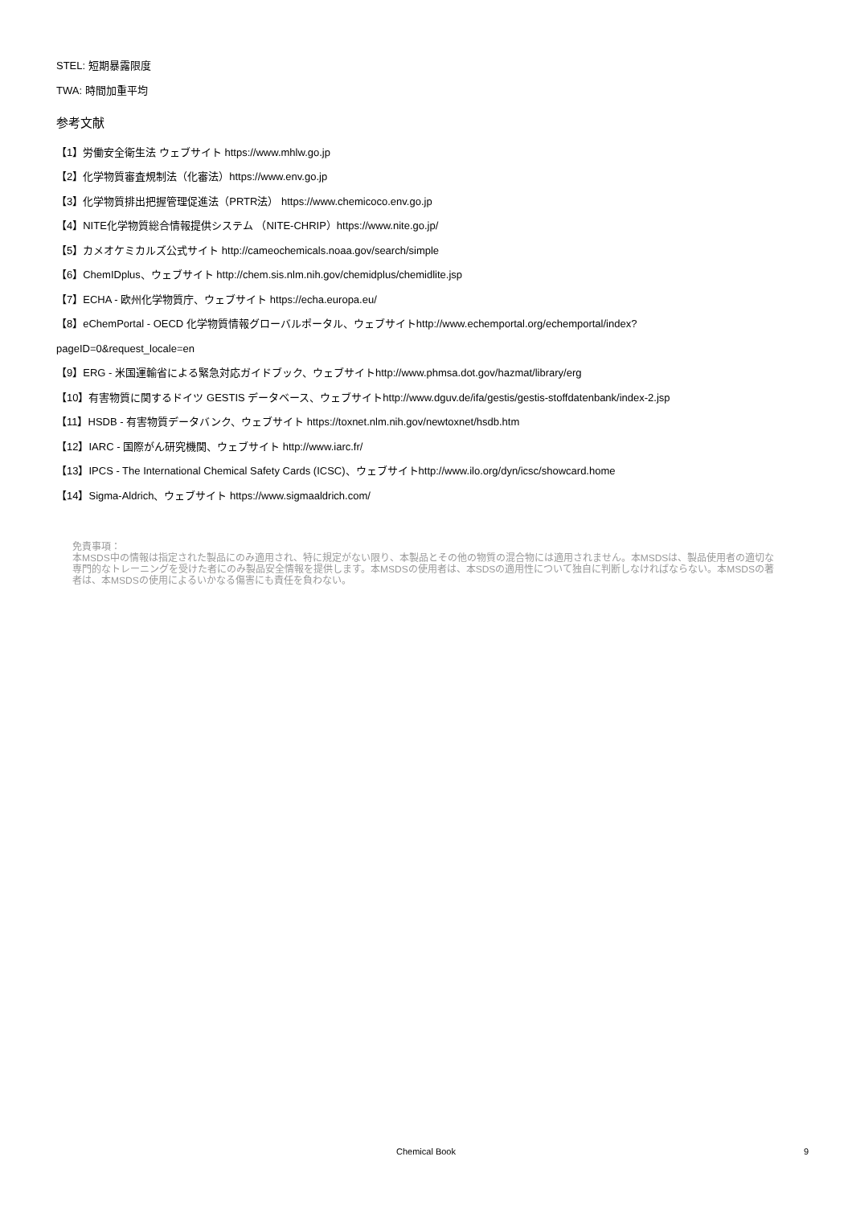STEL: 短期暴露限度
TWA: 時間加重平均
参考文献
【1】労働安全衛生法 ウェブサイト https://www.mhlw.go.jp
【2】化学物質審査規制法（化審法）https://www.env.go.jp
【3】化学物質排出把握管理促進法（PRTR法） https://www.chemicoco.env.go.jp
【4】NITE化学物質総合情報提供システム （NITE-CHRIP）https://www.nite.go.jp/
【5】カメオケミカルズ公式サイト http://cameochemicals.noaa.gov/search/simple
【6】ChemIDplus、ウェブサイト http://chem.sis.nlm.nih.gov/chemidplus/chemidlite.jsp
【7】ECHA - 欧州化学物質庁、ウェブサイト https://echa.europa.eu/
【8】eChemPortal - OECD 化学物質情報グローバルポータル、ウェブサイトhttp://www.echemportal.org/echemportal/index?
pageID=0&request_locale=en
【9】ERG - 米国運輸省による緊急対応ガイドブック、ウェブサイトhttp://www.phmsa.dot.gov/hazmat/library/erg
【10】有害物質に関するドイツ GESTIS データベース、ウェブサイトhttp://www.dguv.de/ifa/gestis/gestis-stoffdatenbank/index-2.jsp
【11】HSDB - 有害物質データバンク、ウェブサイト https://toxnet.nlm.nih.gov/newtoxnet/hsdb.htm
【12】IARC - 国際がん研究機関、ウェブサイト http://www.iarc.fr/
【13】IPCS - The International Chemical Safety Cards (ICSC)、ウェブサイトhttp://www.ilo.org/dyn/icsc/showcard.home
【14】Sigma-Aldrich、ウェブサイト https://www.sigmaaldrich.com/
免責事項：
本MSDS中の情報は指定された製品にのみ適用され、特に規定がない限り、本製品とその他の物質の混合物には適用されません。本MSDSは、製品使用者の適切な専門的なトレーニングを受けた者にのみ製品安全情報を提供します。本MSDSの使用者は、本SDSの適用性について独自に判断しなければならない。本MSDSの著者は、本MSDSの使用によるいかなる傷害にも責任を負わない。
Chemical Book
9